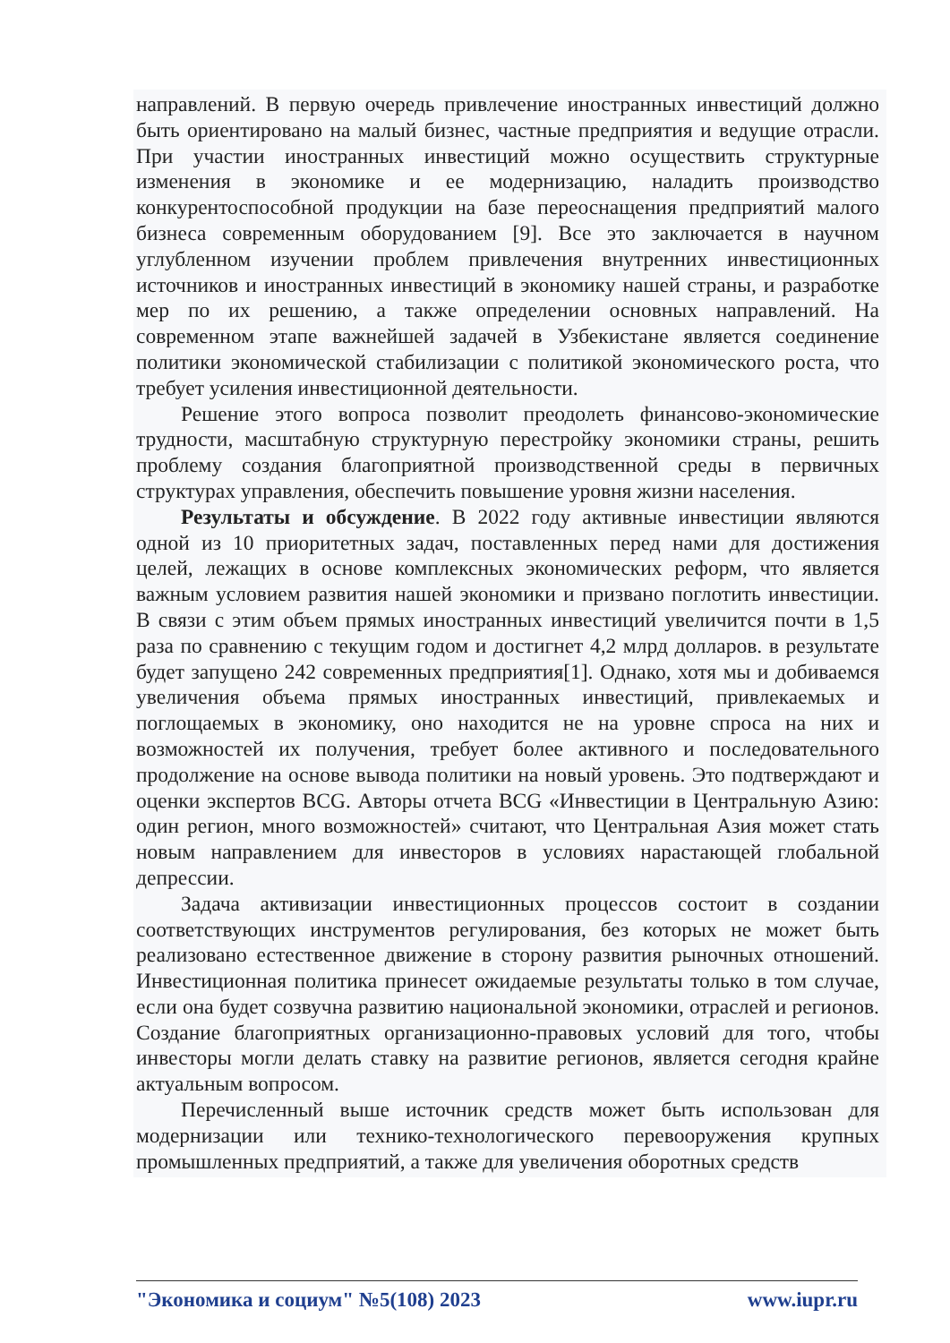направлений. В первую очередь привлечение иностранных инвестиций должно быть ориентировано на малый бизнес, частные предприятия и ведущие отрасли. При участии иностранных инвестиций можно осуществить структурные изменения в экономике и ее модернизацию, наладить производство конкурентоспособной продукции на базе переоснащения предприятий малого бизнеса современным оборудованием [9]. Все это заключается в научном углубленном изучении проблем привлечения внутренних инвестиционных источников и иностранных инвестиций в экономику нашей страны, и разработке мер по их решению, а также определении основных направлений. На современном этапе важнейшей задачей в Узбекистане является соединение политики экономической стабилизации с политикой экономического роста, что требует усиления инвестиционной деятельности.
Решение этого вопроса позволит преодолеть финансово-экономические трудности, масштабную структурную перестройку экономики страны, решить проблему создания благоприятной производственной среды в первичных структурах управления, обеспечить повышение уровня жизни населения.
Результаты и обсуждение. В 2022 году активные инвестиции являются одной из 10 приоритетных задач, поставленных перед нами для достижения целей, лежащих в основе комплексных экономических реформ, что является важным условием развития нашей экономики и призвано поглотить инвестиции. В связи с этим объем прямых иностранных инвестиций увеличится почти в 1,5 раза по сравнению с текущим годом и достигнет 4,2 млрд долларов. в результате будет запущено 242 современных предприятия[1]. Однако, хотя мы и добиваемся увеличения объема прямых иностранных инвестиций, привлекаемых и поглощаемых в экономику, оно находится не на уровне спроса на них и возможностей их получения, требует более активного и последовательного продолжение на основе вывода политики на новый уровень. Это подтверждают и оценки экспертов BCG. Авторы отчета BCG «Инвестиции в Центральную Азию: один регион, много возможностей» считают, что Центральная Азия может стать новым направлением для инвесторов в условиях нарастающей глобальной депрессии.
Задача активизации инвестиционных процессов состоит в создании соответствующих инструментов регулирования, без которых не может быть реализовано естественное движение в сторону развития рыночных отношений. Инвестиционная политика принесет ожидаемые результаты только в том случае, если она будет созвучна развитию национальной экономики, отраслей и регионов. Создание благоприятных организационно-правовых условий для того, чтобы инвесторы могли делать ставку на развитие регионов, является сегодня крайне актуальным вопросом.
Перечисленный выше источник средств может быть использован для модернизации или технико-технологического перевооружения крупных промышленных предприятий, а также для увеличения оборотных средств
"Экономика и социум" №5(108) 2023 www.iupr.ru